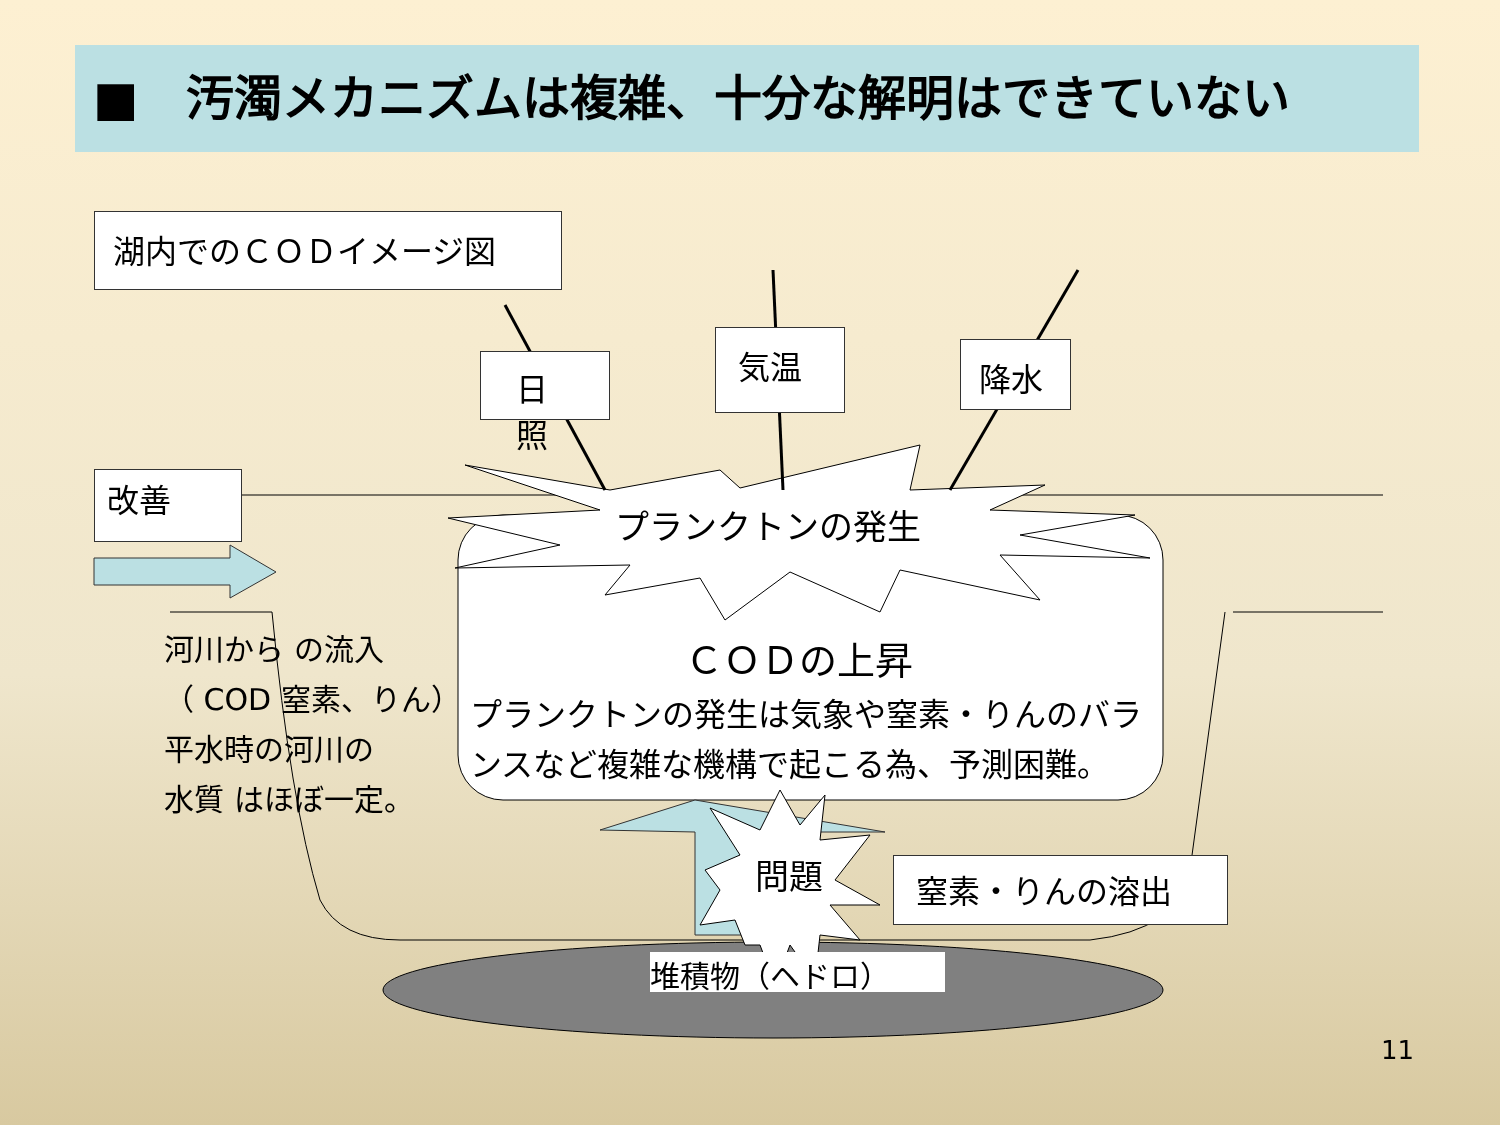■　汚濁メカニズムは複雑、十分な解明はできていない
湖内でのＣＯＤイメージ図
日照
気温 降水
改善
プランクトンの発生
ＣＯＤの上昇
プランクトンの発生は気象や窒素・りんのバランスなど複雑な機構で起こる為、予測困難。
河川から の流入
（ COD 窒素、りん）
平水時の河川の
水質 はほぼ一定。
問題 窒素・りんの溶出
堆積物（ヘドロ）
11